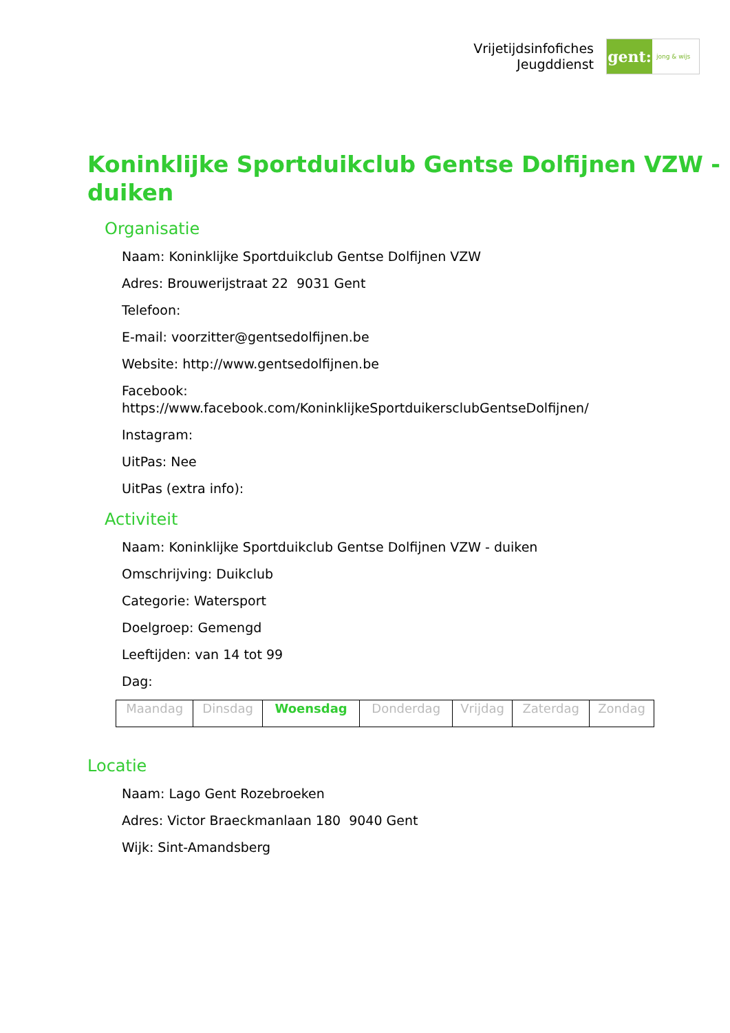Vrijetijdsinfofiches
Jeugddienst
gent:
jong & wijs
Koninklijke Sportduikclub Gentse Dolfijnen VZW - duiken
Organisatie
Naam: Koninklijke Sportduikclub Gentse Dolfijnen VZW
Adres: Brouwerijstraat 22 9031 Gent
Telefoon:
E-mail: voorzitter@gentsedolfijnen.be
Website: http://www.gentsedolfijnen.be
Facebook:
https://www.facebook.com/KoninklijkeSportduikersclubGentseDolfijnen/
Instagram:
UitPas: Nee
UitPas (extra info):
Activiteit
Naam: Koninklijke Sportduikclub Gentse Dolfijnen VZW - duiken
Omschrijving: Duikclub
Categorie: Watersport
Doelgroep: Gemengd
Leeftijden: van 14 tot 99
Dag:
| Maandag | Dinsdag | Woensdag | Donderdag | Vrijdag | Zaterdag | Zondag |
Locatie
Naam: Lago Gent Rozebroeken
Adres: Victor Braeckmanlaan 180 9040 Gent
Wijk: Sint-Amandsberg